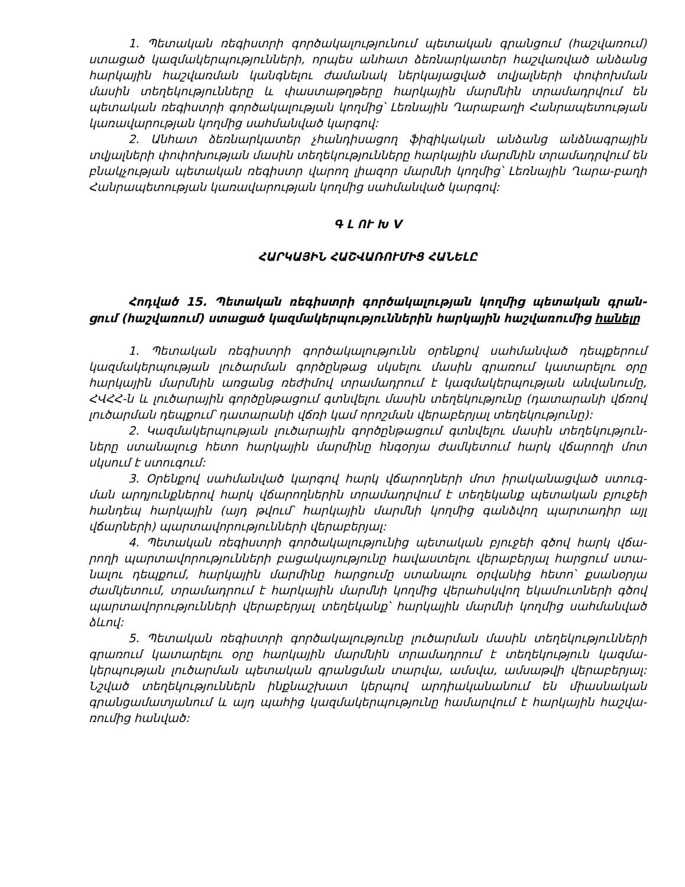1. Պետական ռեգիստրի գործակալությունում պետական գրանցում (հաշվառում) ստացած կազմակերպությունների, որպես անհատ ձեռնարկատեր հաշվառված անձանց հարկային հաշվառման կանգնելու ժամանակ ներկայացված տվյալների փոփոխման մասին տեղեկությունները և փաստաթղթերը հարկային մարմնին տրամադրվում են պետական ռեգիստրի գործակալության կողմից՝ Լեռնային Ղարաբաղի Հանրապետության կառավարության կողմից սահմանված կարգով:
2. Անհատ ձեռնարկատեր չհանդիսացող ֆիզիկական անձանց անձնագրային տվյալների փոփոխության մասին տեղեկությունները հարկային մարմնին տրամադրվում են բնակչության պետական ռեգիստր վարող լիազոր մարմնի կողմից՝ Լեռնային Ղարա-բաղի Հանրապետության կառավարության կողմից սահմանված կարգով:
Գ Լ ՈՒ Խ V
ՀԱՐԿԱՅԻՆ ՀԱՇՎԱՌՈՒՄԻՑ ՀԱՆԵԼԸ
Հոդված 15. Պետական ռեգիստրի գործակալության կողմից պետական գրան-ցում (հաշվառում) ստացած կազմակերպություններին հարկային հաշվառումից հանելը
1. Պետական ռեգիստրի գործակալությունն օրենքով սահմանված դեպքերում կազմակերպության լուծարման գործընթաց սկսելու մասին գրառում կատարելու օրը հարկային մարմնին առցանց ռեժիմով տրամադրում է կազմակերպության անվանումը, ՀՎՀՀ-ն և լուծարային գործընթացում գտնվելու մասին տեղեկությունը (դատարանի վճռով լուծարման դեպքում՝ դատարանի վճռի կամ որոշման վերաբերյալ տեղեկությունը):
2. Կազմակերպության լուծարային գործընթացում գտնվելու մասին տեղեկություն-ները ստանալուց հետո հարկային մարմինը հնգօրյա ժամկետում հարկ վճարողի մոտ սկսում է ստուգում:
3. Օրենքով սահմանված կարգով հարկ վճարողների մոտ իրականացված ստուգ-ման արդյունքներով հարկ վճարողներին տրամադրվում է տեղեկանք պետական բյուջեի հանդեպ հարկային (այդ թվում՝ հարկային մարմնի կողմից գանձվող պարտադիր այլ վճարների) պարտավորությունների վերաբերյալ:
4. Պետական ռեգիստրի գործակալությունից պետական բյուջեի գծով հարկ վճա-րողի պարտավորությունների բացակայությունը հավաստելու վերաբերյալ հարցում ստա-նալու դեպքում, հարկային մարմինը հարցումը ստանալու օրվանից հետո՝ քսանօրյա ժամկետում, տրամադրում է հարկային մարմնի կողմից վերահսկվող եկամուտների գծով պարտավորությունների վերաբերյալ տեղեկանք՝ հարկային մարմնի կողմից սահմանված ձևով:
5. Պետական ռեգիստրի գործակալությունը լուծարման մասին տեղեկությունների գրառում կատարելու օրը հարկային մարմնին տրամադրում է տեղեկություն կազմա-կերպության լուծարման պետական գրանցման տարվա, ամսվա, ամսաթվի վերաբերյալ: Նշված տեղեկություններն ինքնաշխատ կերպով արդիականանում են միասնական գրանցամատյանում և այդ պահից կազմակերպությունը համարվում է հարկային հաշվա-ռումից հանված: